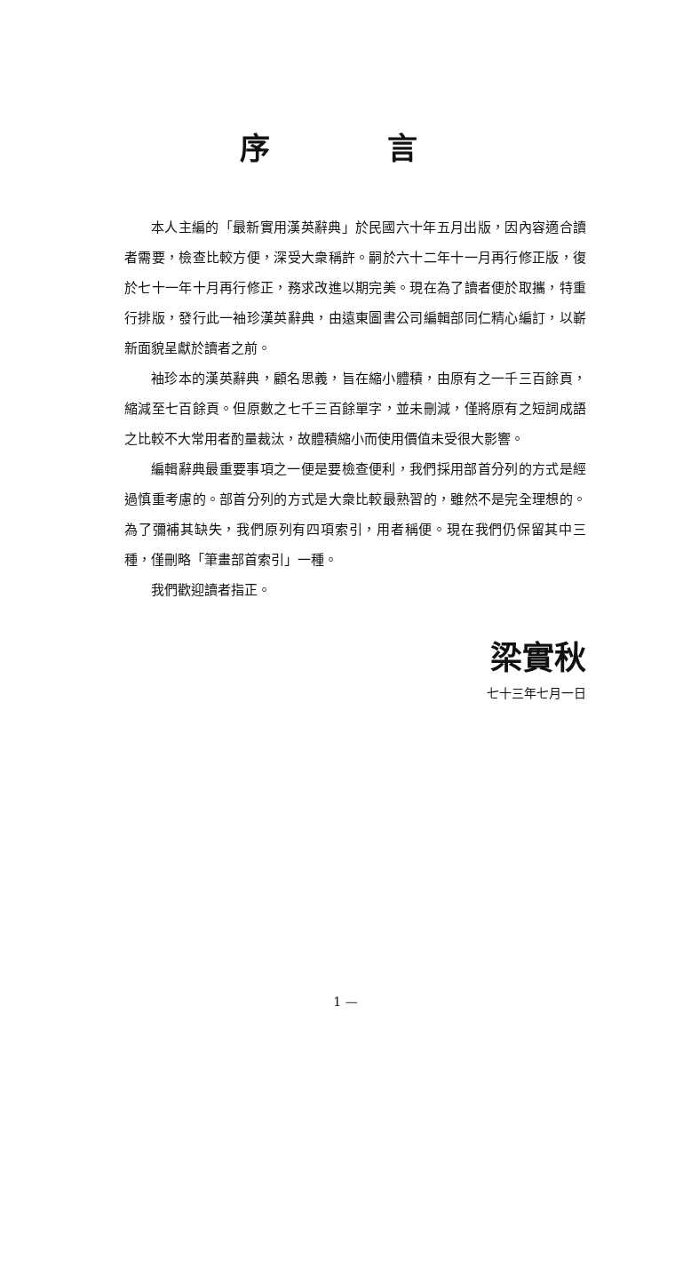序 言
本人主編的「最新實用漢英辭典」於民國六十年五月出版，因內容適合讀者需要，檢查比較方便，深受大衆稱許。嗣於六十二年十一月再行修正版，復於七十一年十月再行修正，務求改進以期完美。現在為了讀者便於取攜，特重行排版，發行此一袖珍漢英辭典，由遠東圖書公司編輯部同仁精心編訂，以嶄新面貌呈獻於讀者之前。
袖珍本的漢英辭典，顧名思義，旨在縮小體積，由原有之一千三百餘頁，縮減至七百餘頁。但原數之七千三百餘單字，並未刪減，僅將原有之短詞成語之比較不大常用者酌量裁汰，故體積縮小而使用價值未受很大影響。
編輯辭典最重要事項之一便是要檢查便利，我們採用部首分列的方式是經過慎重考慮的。部首分列的方式是大衆比較最熟習的，雖然不是完全理想的。為了彌補其缺失，我們原列有四項索引，用者稱便。現在我們仍保留其中三種，僅刪略「筆畫部首索引」一種。
我們歡迎讀者指正。
梁實秋
七十三年七月一日
1 —